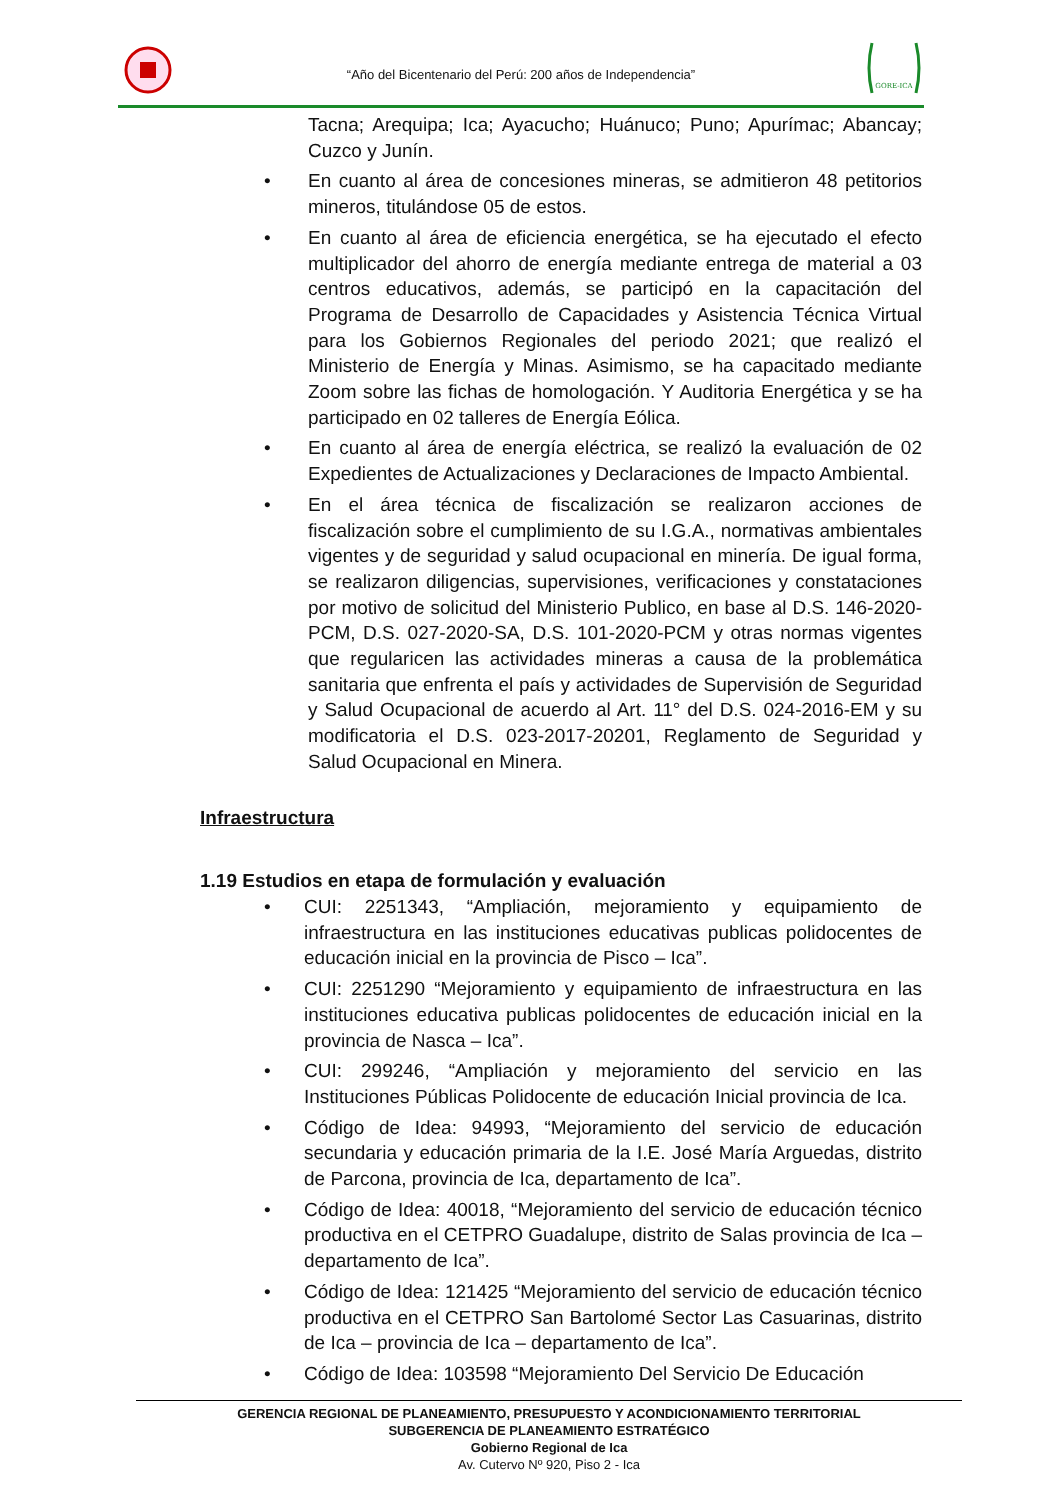“Año del Bicentenario del Perú: 200 años de Independencia”
GORE-ICA
Tacna; Arequipa; Ica; Ayacucho; Huánuco; Puno; Apurímac; Abancay; Cuzco y Junín.
• En cuanto al área de concesiones mineras, se admitieron 48 petitorios mineros, titulándose 05 de estos.
• En cuanto al área de eficiencia energética, se ha ejecutado el efecto multiplicador del ahorro de energía mediante entrega de material a 03 centros educativos, además, se participó en la capacitación del Programa de Desarrollo de Capacidades y Asistencia Técnica Virtual para los Gobiernos Regionales del periodo 2021; que realizó el Ministerio de Energía y Minas. Asimismo, se ha capacitado mediante Zoom sobre las fichas de homologación. Y Auditoria Energética y se ha participado en 02 talleres de Energía Eólica.
• En cuanto al área de energía eléctrica, se realizó la evaluación de 02 Expedientes de Actualizaciones y Declaraciones de Impacto Ambiental.
• En el área técnica de fiscalización se realizaron acciones de fiscalización sobre el cumplimiento de su I.G.A., normativas ambientales vigentes y de seguridad y salud ocupacional en minería. De igual forma, se realizaron diligencias, supervisiones, verificaciones y constataciones por motivo de solicitud del Ministerio Publico, en base al D.S. 146-2020-PCM, D.S. 027-2020-SA, D.S. 101-2020-PCM y otras normas vigentes que regularicen las actividades mineras a causa de la problemática sanitaria que enfrenta el país y actividades de Supervisión de Seguridad y Salud Ocupacional de acuerdo al Art. 11° del D.S. 024-2016-EM y su modificatoria el D.S. 023-2017-20201, Reglamento de Seguridad y Salud Ocupacional en Minera.
Infraestructura
1.19 Estudios en etapa de formulación y evaluación
• CUI: 2251343, “Ampliación, mejoramiento y equipamiento de infraestructura en las instituciones educativas publicas polidocentes de educación inicial en la provincia de Pisco – Ica”.
• CUI: 2251290 “Mejoramiento y equipamiento de infraestructura en las instituciones educativa publicas polidocentes de educación inicial en la provincia de Nasca – Ica”.
• CUI: 299246, “Ampliación y mejoramiento del servicio en las Instituciones Públicas Polidocente de educación Inicial provincia de Ica.
• Código de Idea: 94993, “Mejoramiento del servicio de educación secundaria y educación primaria de la I.E. José María Arguedas, distrito de Parcona, provincia de Ica, departamento de Ica”.
• Código de Idea: 40018, “Mejoramiento del servicio de educación técnico productiva en el CETPRO Guadalupe, distrito de Salas provincia de Ica – departamento de Ica”.
• Código de Idea: 121425 “Mejoramiento del servicio de educación técnico productiva en el CETPRO San Bartolomé Sector Las Casuarinas, distrito de Ica – provincia de Ica – departamento de Ica”.
• Código de Idea: 103598 “Mejoramiento Del Servicio De Educación
GERENCIA REGIONAL DE PLANEAMIENTO, PRESUPUESTO Y ACONDICIONAMIENTO TERRITORIAL
SUBGERENCIA DE PLANEAMIENTO ESTRATÉGICO
Gobierno Regional de Ica
Av. Cutervo Nº 920, Piso 2 - Ica